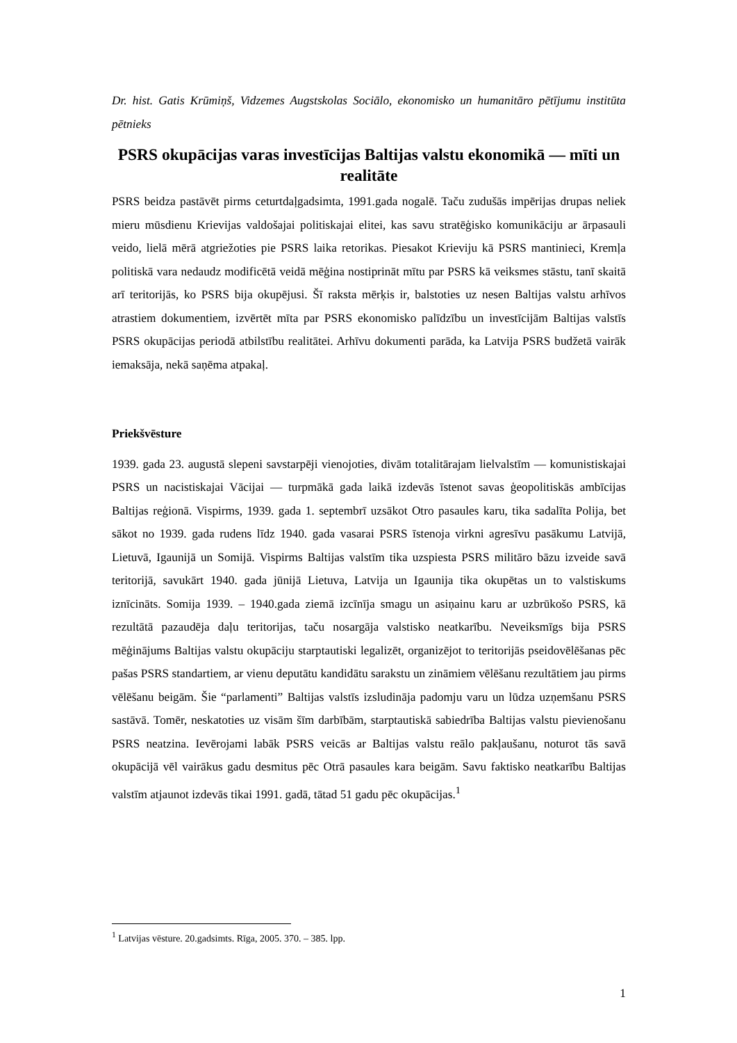Dr. hist. Gatis Krūmiņš, Vidzemes Augstskolas Sociālo, ekonomisko un humanitāro pētījumu institūta pētnieks
PSRS okupācijas varas investīcijas Baltijas valstu ekonomikā — mīti un realitāte
PSRS beidza pastāvēt pirms ceturtdaļgadsimta, 1991.gada nogalē. Taču zudušās impērijas drupas neliek mieru mūsdienu Krievijas valdošajai politiskajai elitei, kas savu stratēģisko komunikāciju ar ārpasauli veido, lielā mērā atgriežoties pie PSRS laika retorikas. Piesakot Krieviju kā PSRS mantinieci, Kremļa politiskā vara nedaudz modificētā veidā mēģina nostiprināt mītu par PSRS kā veiksmes stāstu, tanī skaitā arī teritorijās, ko PSRS bija okupējusi. Šī raksta mērķis ir, balstoties uz nesen Baltijas valstu arhīvos atrastiem dokumentiem, izvērtēt mīta par PSRS ekonomisko palīdzību un investīcijām Baltijas valstīs PSRS okupācijas periodā atbilstību realitātei. Arhīvu dokumenti parāda, ka Latvija PSRS budžetā vairāk iemaksāja, nekā saņēma atpakaļ.
Priekšvēsture
1939. gada 23. augustā slepeni savstarpēji vienojoties, divām totalitārajam lielvalstīm — komunistiskajai PSRS un nacistiskajai Vācijai — turpmākā gada laikā izdevās īstenot savas ģeopolitiskās ambīcijas Baltijas reģionā. Vispirms, 1939. gada 1. septembrī uzsākot Otro pasaules karu, tika sadalīta Polija, bet sākot no 1939. gada rudens līdz 1940. gada vasarai PSRS īstenoja virkni agresīvu pasākumu Latvijā, Lietuvā, Igaunijā un Somijā. Vispirms Baltijas valstīm tika uzspiesta PSRS militāro bāzu izveide savā teritorijā, savukārt 1940. gada jūnijā Lietuva, Latvija un Igaunija tika okupētas un to valstiskums iznīcināts. Somija 1939. – 1940.gada ziemā izcīnīja smagu un asiņainu karu ar uzbrūkošo PSRS, kā rezultātā pazaudēja daļu teritorijas, taču nosargāja valstisko neatkarību. Neveiksmīgs bija PSRS mēģinājums Baltijas valstu okupāciju starptautiski legalizēt, organizējot to teritorijās pseidovēlēšanas pēc pašas PSRS standartiem, ar vienu deputātu kandidātu sarakstu un zināmiem vēlēšanu rezultātiem jau pirms vēlēšanu beigām. Šie “parlamenti” Baltijas valstīs izsludināja padomju varu un lūdza uzņemšanu PSRS sastāvā. Tomēr, neskatoties uz visām šīm darbībām, starptautiskā sabiedrība Baltijas valstu pievienošanu PSRS neatzina. Ievērojami labāk PSRS veicās ar Baltijas valstu reālo pakļaušanu, noturot tās savā okupācijā vēl vairākus gadu desmitus pēc Otrā pasaules kara beigām. Savu faktisko neatkarību Baltijas valstīm atjaunot izdevās tikai 1991. gadā, tātad 51 gadu pēc okupācijas.<sup>1</sup>
<sup>1</sup> Latvijas vēsture. 20.gadsimts. Rīga, 2005. 370. – 385. lpp.
1